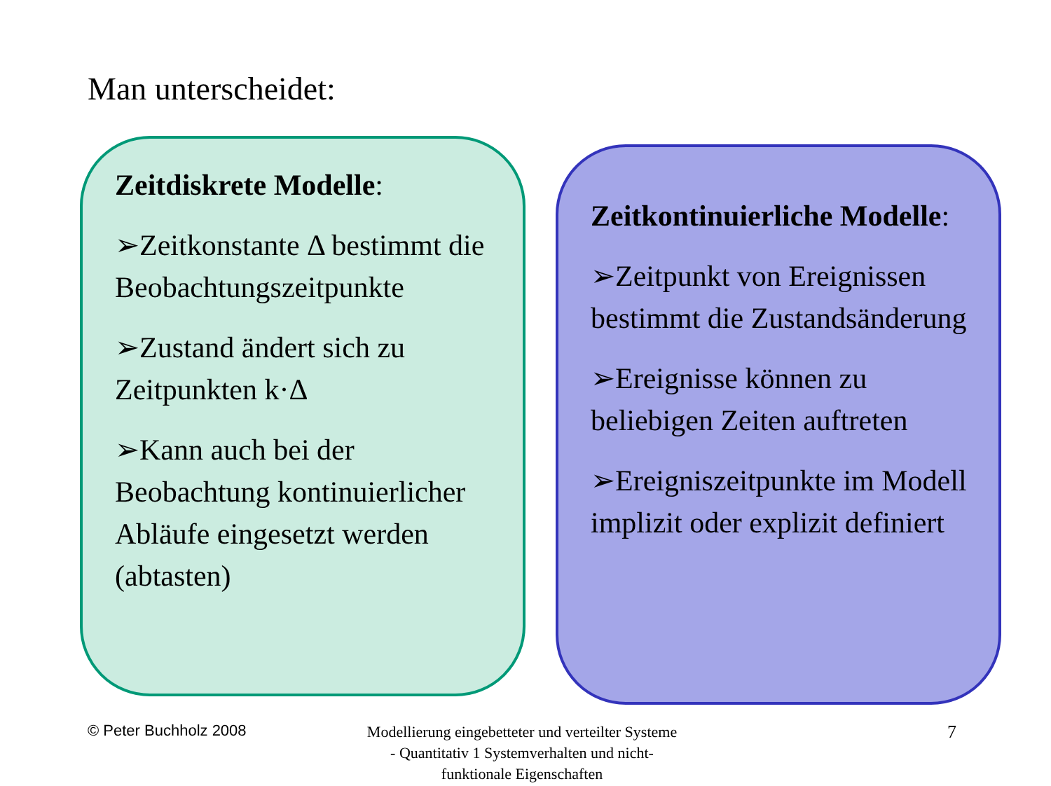Man unterscheidet:
Zeitdiskrete Modelle:
➢Zeitkonstante Δ bestimmt die Beobachtungszeitpunkte
➢Zustand ändert sich zu Zeitpunkten k·Δ
➢Kann auch bei der Beobachtung kontinuierlicher Abläufe eingesetzt werden (abtasten)
Zeitkontinuierliche Modelle:
➢Zeitpunkt von Ereignissen bestimmt die Zustandsänderung
➢Ereignisse können zu beliebigen Zeiten auftreten
➢Ereigniszeitpunkte im Modell implizit oder explizit definiert
© Peter Buchholz 2008
Modellierung eingebetteter und verteilter Systeme - Quantitativ 1 Systemverhalten und nicht-funktionale Eigenschaften
7